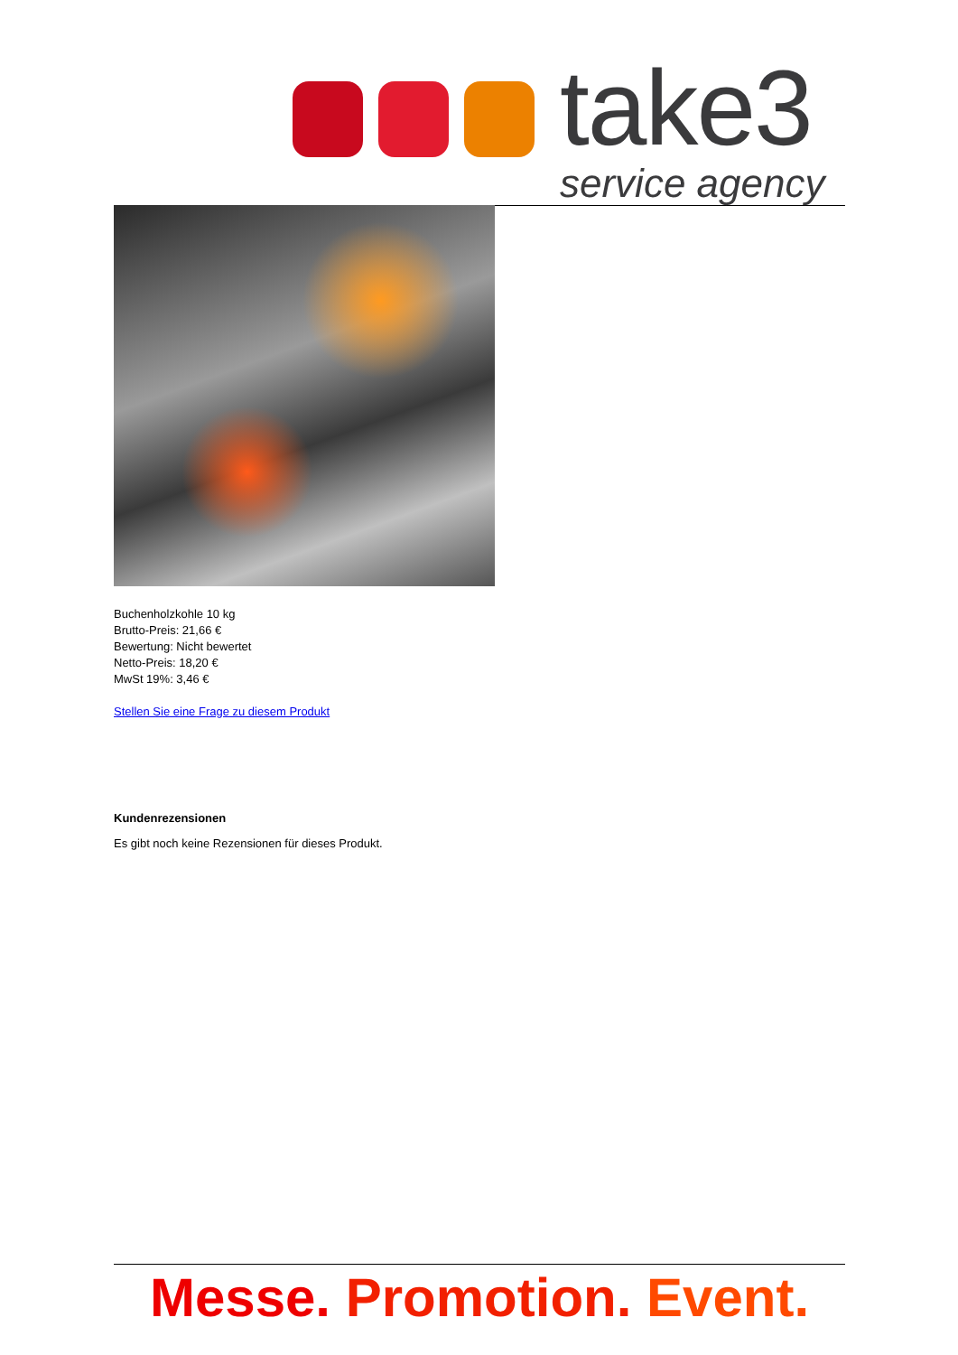take3
service agency
Buchenholzkohle 10 kg
Brutto-Preis: 21,66 €
Bewertung: Nicht bewertet
Netto-Preis: 18,20 €
MwSt 19%: 3,46 €
Stellen Sie eine Frage zu diesem Produkt
Kundenrezensionen
Es gibt noch keine Rezensionen für dieses Produkt.
Messe. Promotion. Event.